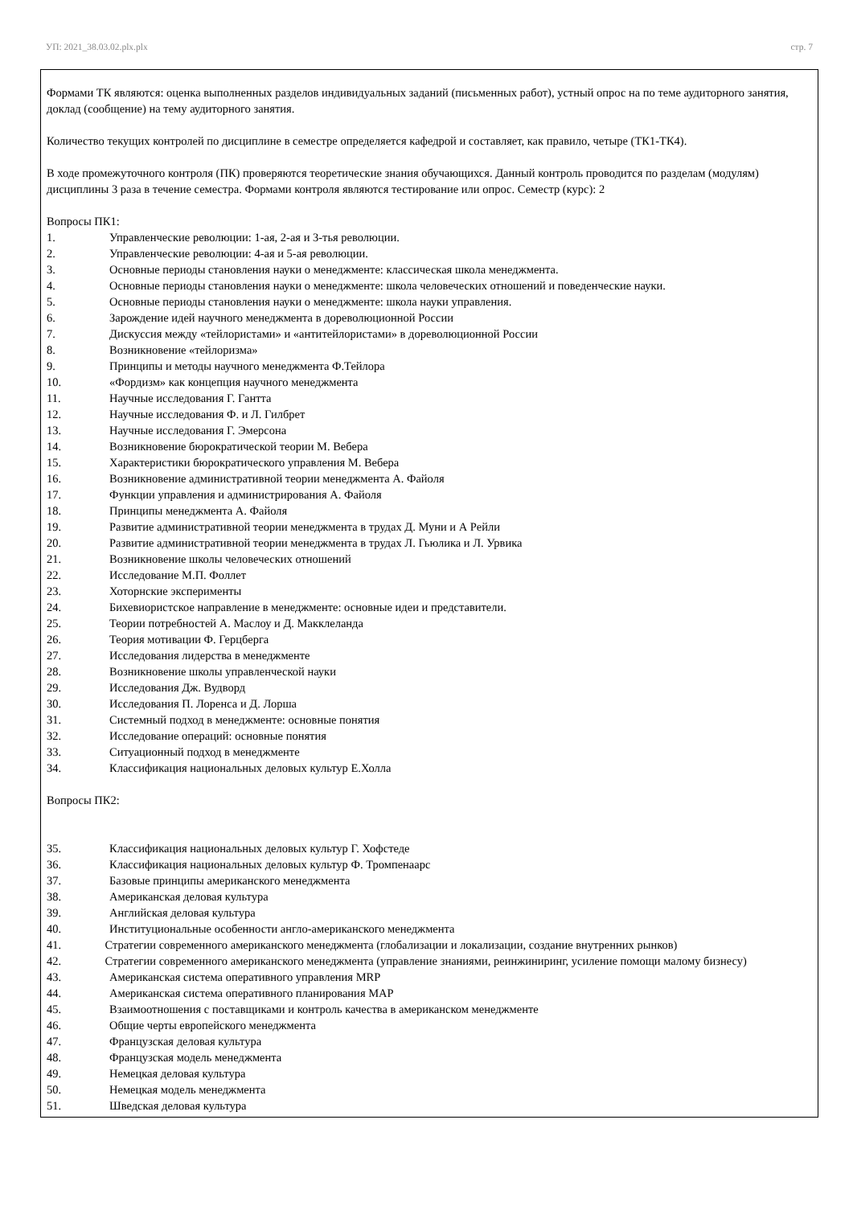УП: 2021_38.03.02.plx.plx стр. 7
Формами ТК являются: оценка выполненных разделов индивидуальных заданий (письменных работ), устный опрос на по теме аудиторного занятия, доклад (сообщение) на тему аудиторного занятия.
Количество текущих контролей по дисциплине в семестре определяется кафедрой и составляет, как правило, четыре (ТК1-ТК4).
В ходе промежуточного контроля (ПК) проверяются теоретические знания обучающихся. Данный контроль проводится по разделам (модулям) дисциплины 3 раза в течение семестра. Формами контроля являются тестирование или опрос. Семестр (курс): 2
Вопросы ПК1:
1. Управленческие революции: 1-ая, 2-ая и 3-тья революции.
2. Управленческие революции: 4-ая и 5-ая революции.
3. Основные периоды становления науки о менеджменте: классическая школа менеджмента.
4. Основные периоды становления науки о менеджменте: школа человеческих отношений и поведенческие науки.
5. Основные периоды становления науки о менеджменте: школа науки управления.
6. Зарождение идей научного менеджмента в дореволюционной России
7. Дискуссия между «тейлористами» и «антитейлористами» в дореволюционной России
8. Возникновение «тейлоризма»
9. Принципы и методы научного менеджмента Ф.Тейлора
10. «Фордизм» как концепция научного менеджмента
11. Научные исследования Г. Гантта
12. Научные исследования Ф. и Л. Гилбрет
13. Научные исследования Г. Эмерсона
14. Возникновение бюрократической теории М. Вебера
15. Характеристики бюрократического управления М. Вебера
16. Возникновение административной теории менеджмента А. Файоля
17. Функции управления и администрирования А. Файоля
18. Принципы менеджмента А. Файоля
19. Развитие административной теории менеджмента в трудах Д. Муни и А Рейли
20. Развитие административной теории менеджмента в трудах Л. Гьюлика и Л. Урвика
21. Возникновение школы человеческих отношений
22. Исследование М.П. Фоллет
23. Хоторнские эксперименты
24. Бихевиористское направление в менеджменте: основные идеи и представители.
25. Теории потребностей А. Маслоу и Д. Макклеланда
26. Теория мотивации Ф. Герцберга
27. Исследования лидерства в менеджменте
28. Возникновение школы управленческой науки
29. Исследования Дж. Вудворд
30. Исследования П. Лоренса и Д. Лорша
31. Системный подход в менеджменте: основные понятия
32. Исследование операций: основные понятия
33. Ситуационный подход в менеджменте
34. Классификация национальных деловых культур Е.Холла
Вопросы ПК2:
35. Классификация национальных деловых культур Г. Хофстеде
36. Классификация национальных деловых культур Ф. Тромпенаарс
37. Базовые принципы американского менеджмента
38. Американская деловая культура
39. Английская деловая культура
40. Институциональные особенности англо-американского менеджмента
41. Стратегии современного американского менеджмента (глобализации и локализации, создание внутренних рынков)
42. Стратегии современного американского менеджмента (управление знаниями, реинжиниринг, усиление помощи малому бизнесу)
43. Американская система оперативного управления MRP
44. Американская система оперативного планирования MAP
45. Взаимоотношения с поставщиками и контроль качества в американском менеджменте
46. Общие черты европейского менеджмента
47. Французская деловая культура
48. Французская модель менеджмента
49. Немецкая деловая культура
50. Немецкая модель менеджмента
51. Шведская деловая культура